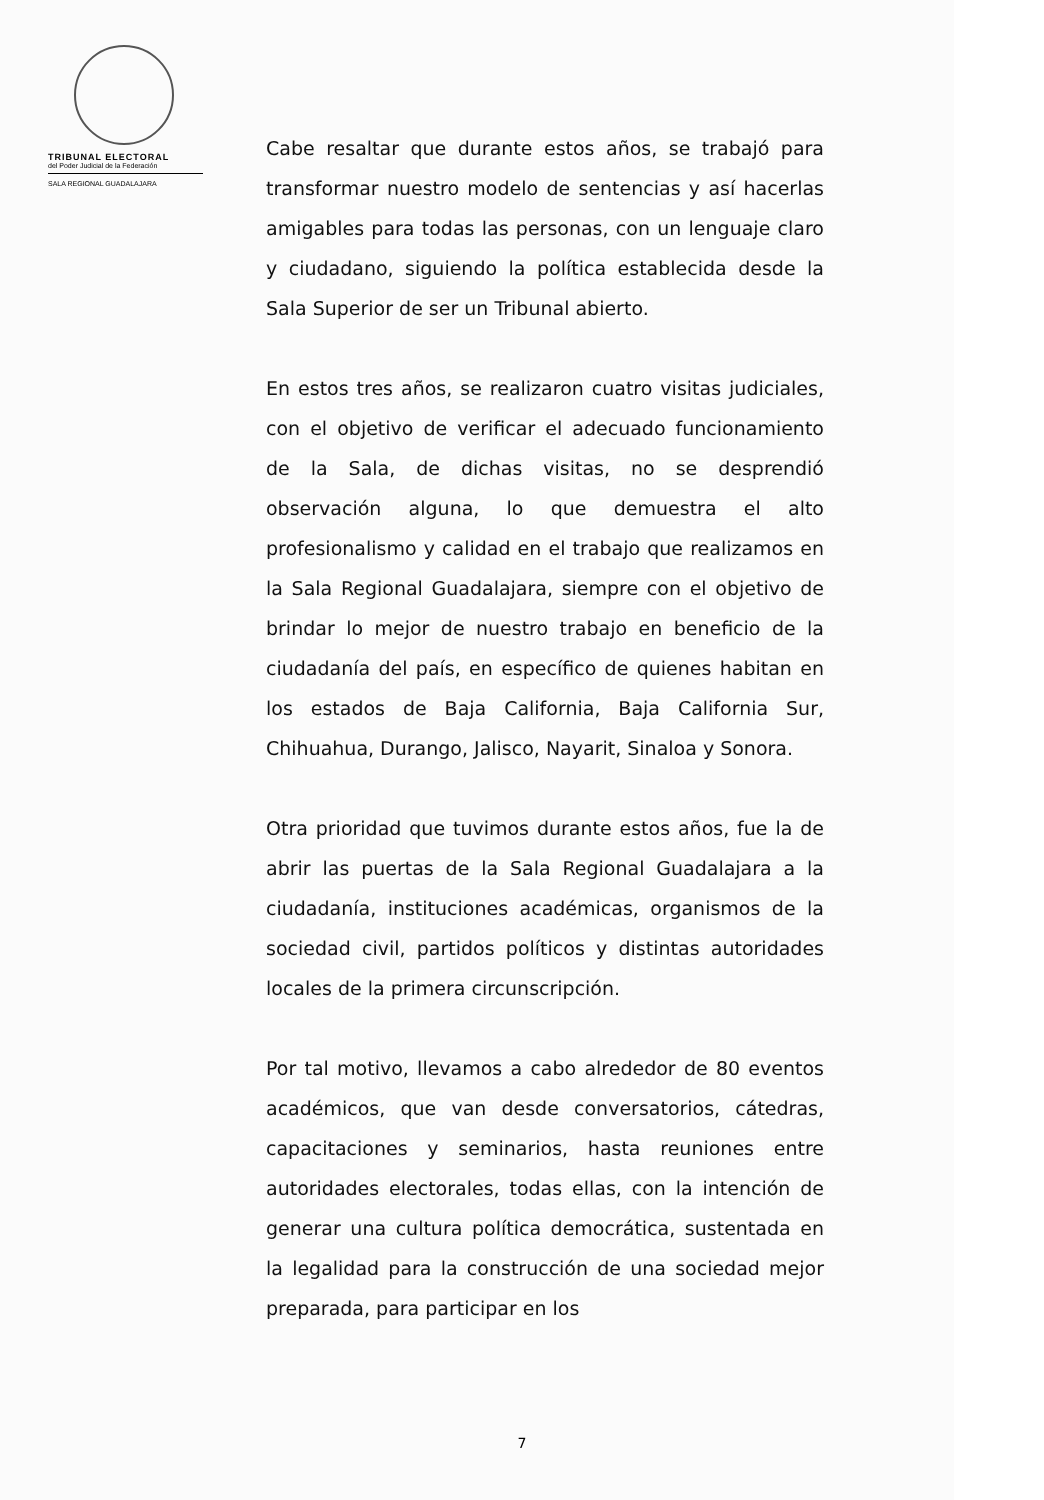TRIBUNAL ELECTORAL
del Poder Judicial de la Federación
SALA REGIONAL GUADALAJARA
Cabe resaltar que durante estos años, se trabajó para transformar nuestro modelo de sentencias y así hacerlas amigables para todas las personas, con un lenguaje claro y ciudadano, siguiendo la política establecida desde la Sala Superior de ser un Tribunal abierto.
En estos tres años, se realizaron cuatro visitas judiciales, con el objetivo de verificar el adecuado funcionamiento de la Sala, de dichas visitas, no se desprendió observación alguna, lo que demuestra el alto profesionalismo y calidad en el trabajo que realizamos en la Sala Regional Guadalajara, siempre con el objetivo de brindar lo mejor de nuestro trabajo en beneficio de la ciudadanía del país, en específico de quienes habitan en los estados de Baja California, Baja California Sur, Chihuahua, Durango, Jalisco, Nayarit, Sinaloa y Sonora.
Otra prioridad que tuvimos durante estos años, fue la de abrir las puertas de la Sala Regional Guadalajara a la ciudadanía, instituciones académicas, organismos de la sociedad civil, partidos políticos y distintas autoridades locales de la primera circunscripción.
Por tal motivo, llevamos a cabo alrededor de 80 eventos académicos, que van desde conversatorios, cátedras, capacitaciones y seminarios, hasta reuniones entre autoridades electorales, todas ellas, con la intención de generar una cultura política democrática, sustentada en la legalidad para la construcción de una sociedad mejor preparada, para participar en los
7